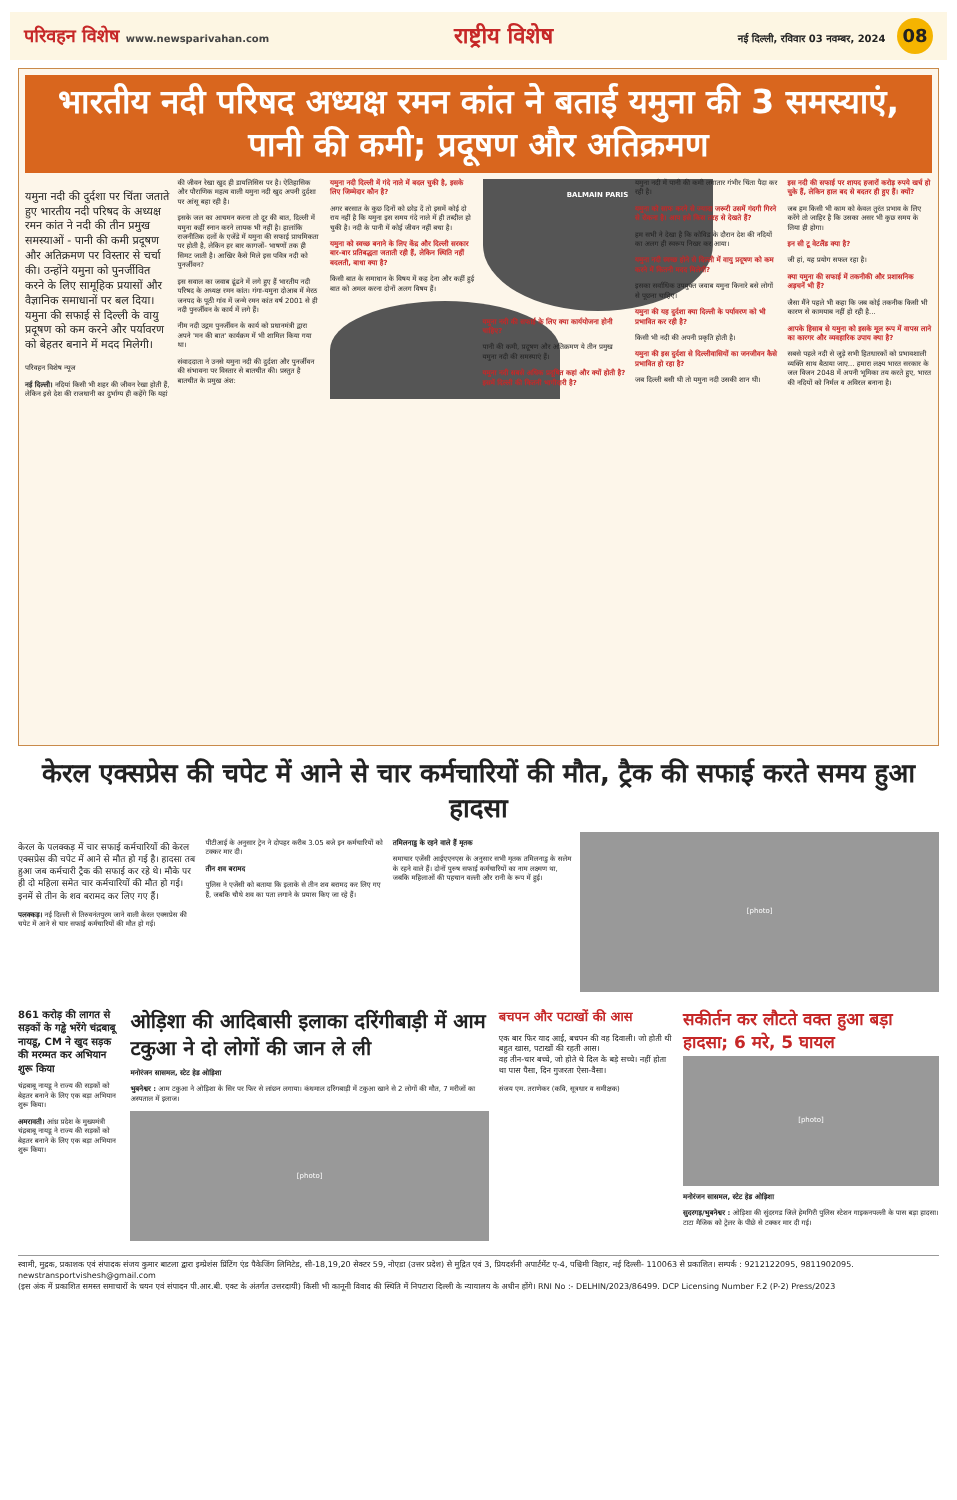परिवहन विशेष www.newsparivahan.com राष्ट्रीय विशेष नई दिल्ली, रविवार 03 नवम्बर, 2024 08
भारतीय नदी परिषद अध्यक्ष रमन कांत ने बताई यमुना की 3 समस्याएं, पानी की कमी; प्रदूषण और अतिक्रमण
यमुना नदी की दुर्दशा पर चिंता जताते हुए भारतीय नदी परिषद के अध्यक्ष रमन कांत ने नदी की तीन प्रमुख समस्याओं - पानी की कमी प्रदूषण और अतिक्रमण पर विस्तार से चर्चा की। उन्होंने यमुना को पुनर्जीवित करने के लिए सामूहिक प्रयासों और वैज्ञानिक समाधानों पर बल दिया। यमुना की सफाई से दिल्ली के वायु प्रदूषण को कम करने और पर्यावरण को बेहतर बनाने में मदद मिलेगी।
परिवहन विशेष न्यूज
नई दिल्ली। नदियां किसी भी शहर की जीवन रेखा होती हैं, लेकिन इसे देश की राजधानी का दुर्भाग्य ही कहेंगे कि यहां की जीवन रेखा खुद ही डायलिसिस पर है। ऐतिहासिक और पौराणिक महत्व वाली यमुना नदी खुद अपनी दुर्दशा पर आंसू बहा रही है।
इसके जल का आचमन करना तो दूर की बात, दिल्ली में यमुना कहीं स्नान करने लायक भी नहीं है। हालांकि राजनीतिक दलों के एजेंडे में यमुना की सफाई प्राथमिकता पर होती है, लेकिन हर बार कागजों- भाषणों तक ही सिमट जाती है। आखिर कैसे मिले इस पवित्र नदी को पुनर्जीवन?
इस सवाल का जवाब ढूंढने में लगे हुए हैं भारतीय नदी परिषद के अध्यक्ष रमन कांत। गंगा-यमुना दोआब में मेरठ जनपद के पूठी गांव में जन्मे रमन कांत वर्ष 2001 से ही नदी पुनर्जीवन के कार्य में लगे हैं।
नीम नदी उद्गम पुनर्जीवन के कार्य को प्रधानमंत्री द्वारा अपने 'मन की बात' कार्यक्रम में भी शामिल किया गया था।
संवाददाता ने उनसे यमुना नदी की दुर्दशा और पुनर्जीवन की संभावना पर विस्तार से बातचीत की। प्रस्तुत है बातचीत के प्रमुख अंश:
यमुना नदी दिल्ली में गंदे नाले में बदल चुकी है, इसके लिए जिम्मेदार कौन है?
अगर बरसात के कुछ दिनों को छोड़ दें तो इसमें कोई दो राय नहीं है कि यमुना इस समय गंदे नाले में ही तब्दील हो चुकी है। नदी के पानी में कोई जीवन नहीं बचा है।
यमुना को स्वच्छ बनाने के लिए केंद्र और दिल्ली सरकार बार-बार प्रतिबद्धता जताती रही हैं, लेकिन स्थिति नहीं बदलती, बाधा क्या है?
किसी बात के समाधान के विषय में कह देना और कहीं हुई बात को अमल करना दोनों अलग विषय हैं।
BALMAIN PARIS
यमुना नदी की सफाई के लिए क्या कार्ययोजना होनी चाहिए?
पानी की कमी, प्रदूषण और अतिक्रमण ये तीन प्रमुख यमुना नदी की समस्याएं हैं।
यमुना नदी सबसे अधिक प्रदूषित कहां और क्यों होती है? इसमें दिल्ली की कितनी भागीदारी है?
यमुना नदी में पानी की कमी लगातार गंभीर चिंता पैदा कर रही है।
यमुना को साफ करने से ज्यादा जरूरी उसमें गंदगी गिरने से रोकना है। आप इसे किस तरह से देखते हैं?
हम सभी ने देखा है कि कोविड के दौरान देश की नदियों का अलग ही स्वरूप निखर कर आया।
यमुना नदी स्वच्छ होने से दिल्ली में वायु प्रदूषण को कम करने में कितनी मदद मिलेगी?
इसका सर्वाधिक उपयुक्त जवाब यमुना किनारे बसे लोगों से पूछना चाहिए।
यमुना की यह दुर्दशा क्या दिल्ली के पर्यावरण को भी प्रभावित कर रही है?
किसी भी नदी की अपनी प्रकृति होती है।
यमुना की इस दुर्दशा से दिल्लीवासियों का जनजीवन कैसे प्रभावित हो रहा है?
जब दिल्ली बसी थी तो यमुना नदी उसकी शान थी।
इस नदी की सफाई पर शायद हजारों करोड़ रुपये खर्च हो चुके हैं, लेकिन हाल बद से बदतर ही हुए हैं। क्यों?
जब हम किसी भी काम को केवल तुरंत प्रभाव के लिए करेंगे तो जाहिर है कि उसका असर भी कुछ समय के लिया ही होगा।
इन सी टू वेटलैंड क्या है?
जी हां, यह प्रयोग सफल रहा है।
क्या यमुना की सफाई में तकनीकी और प्रशासनिक अड़चनें भी हैं?
जैसा मैंने पहले भी कहा कि जब कोई तकनीक किसी भी कारण से कामयाब नहीं हो रही है...
आपके हिसाब से यमुना को इसके मूल रूप में वापस लाने का कारगर और व्यवहारिक उपाय क्या है?
सबसे पहले नदी से जुड़े सभी हितधारकों को प्रभावशाली व्यक्ति साथ बैठाया जाए... हमारा लक्ष्य भारत सरकार के जल विजन 2048 में अपनी भूमिका तय करते हुए, भारत की नदियों को निर्मल व अविरल बनाना है।
केरल एक्सप्रेस की चपेट में आने से चार कर्मचारियों की मौत, ट्रैक की सफाई करते समय हुआ हादसा
केरल के पलक्कड़ में चार सफाई कर्मचारियों की केरल एक्सप्रेस की चपेट में आने से मौत हो गई है। हादसा तब हुआ जब कर्मचारी ट्रैक की सफाई कर रहे थे। मौके पर ही दो महिला समेत चार कर्मचारियों की मौत हो गई। इनमें से तीन के शव बरामद कर लिए गए हैं।
पलक्कड़। नई दिल्ली से तिरुवनंतपुरम जाने वाली केरल एक्सप्रेस की चपेट में आने से चार सफाई कर्मचारियों की मौत हो गई।
पीटीआई के अनुसार ट्रेन ने दोपहर करीब 3.05 बजे इन कर्मचारियों को टक्कर मार दी।
तीन शव बरामद
पुलिस ने एजेंसी को बताया कि इलाके से तीन शव बरामद कर लिए गए हैं, जबकि चौथे शव का पता लगाने के प्रयास किए जा रहे हैं।
तमिलनाडु के रहने वाले हैं मृतक
समाचार एजेंसी आईएएनएस के अनुसार सभी मृतक तमिलनाडु के सलेम के रहने वाले हैं। दोनों पुरुष सफाई कर्मचारियों का नाम लक्ष्मण था, जबकि महिलाओं की पहचान वल्ली और रानी के रूप में हुई।
[photo]
861 करोड़ की लागत से सड़कों के गड्ढे भरेंगे चंद्रबाबू नायडू, CM ने खुद सड़क की मरम्मत कर अभियान शुरू किया
चंद्रबाबू नायडू ने राज्य की सड़कों को बेहतर बनाने के लिए एक बड़ा अभियान शुरू किया।
अमरावती। आंध्र प्रदेश के मुख्यमंत्री चंद्रबाबू नायडू ने राज्य की सड़कों को बेहतर बनाने के लिए एक बड़ा अभियान शुरू किया।
ओड़िशा की आदिबासी इलाका दरिंगीबाड़ी में आम टकुआ ने दो लोगों की जान ले ली
मनोरंजन सासमल, स्टेट हेड ओड़िशा
भुबनेश्वर : आम टकुआ ने ओड़िशा के सिर पर फिर से लांछन लगाया। कंधमाल दरिंगबाड़ी में टकुआ खाने से 2 लोगों की मौत, 7 मरीजों का अस्पताल में इलाज।
[photo]
बचपन और पटाखों की आस
एक बार फिर याद आई, बचपन की वह दिवाली। जो होती थी बहुत खास, पटाखों की रहती आस।
वह तीन-चार बच्चे, जो होते थे दिल के बड़े सच्चे। नहीं होता था पास पैसा, दिन गुजरता ऐसा-वैसा।
संजय एम. तराणेकर (कवि, सूत्रधार व समीक्षक)
सकीर्तन कर लौटते वक्त हुआ बड़ा हादसा; 6 मरे, 5 घायल
[photo]
मनोरंजन सासमल, स्टेट हेड ओड़िशा
सुदरगड़/भुबनेश्वर : ओड़िशा की सुंदरगड जिले हेमगिरी पुलिस स्टेशन गाइकनपल्ली के पास बड़ा हादसा। टाटा मैजिक को ट्रेलर के पीछे से टक्कर मार दी गई।
स्वामी, मुद्रक, प्रकाशक एवं संपादक संजय कुमार बाटला द्वारा इम्प्रेशंस प्रिंटिंग एंड पैकेजिंग लिमिटेड, सी-18,19,20 सेक्टर 59, नोएडा (उत्तर प्रदेश) से मुद्रित एवं 3, प्रियदर्शनी अपार्टमेंट ए-4, पश्चिमी विहार, नई दिल्ली- 110063 से प्रकाशित। सम्पर्क : 9212122095, 9811902095. newstransportvishesh@gmail.com
(इस अंक में प्रकाशित समस्त समाचारों के चयन एवं संपादन पी.आर.बी. एक्ट के अंतर्गत उत्तरदायी) किसी भी कानूनी विवाद की स्थिति में निपटारा दिल्ली के न्यायालय के अधीन होंगे। RNI No :- DELHIN/2023/86499. DCP Licensing Number F.2 (P-2) Press/2023